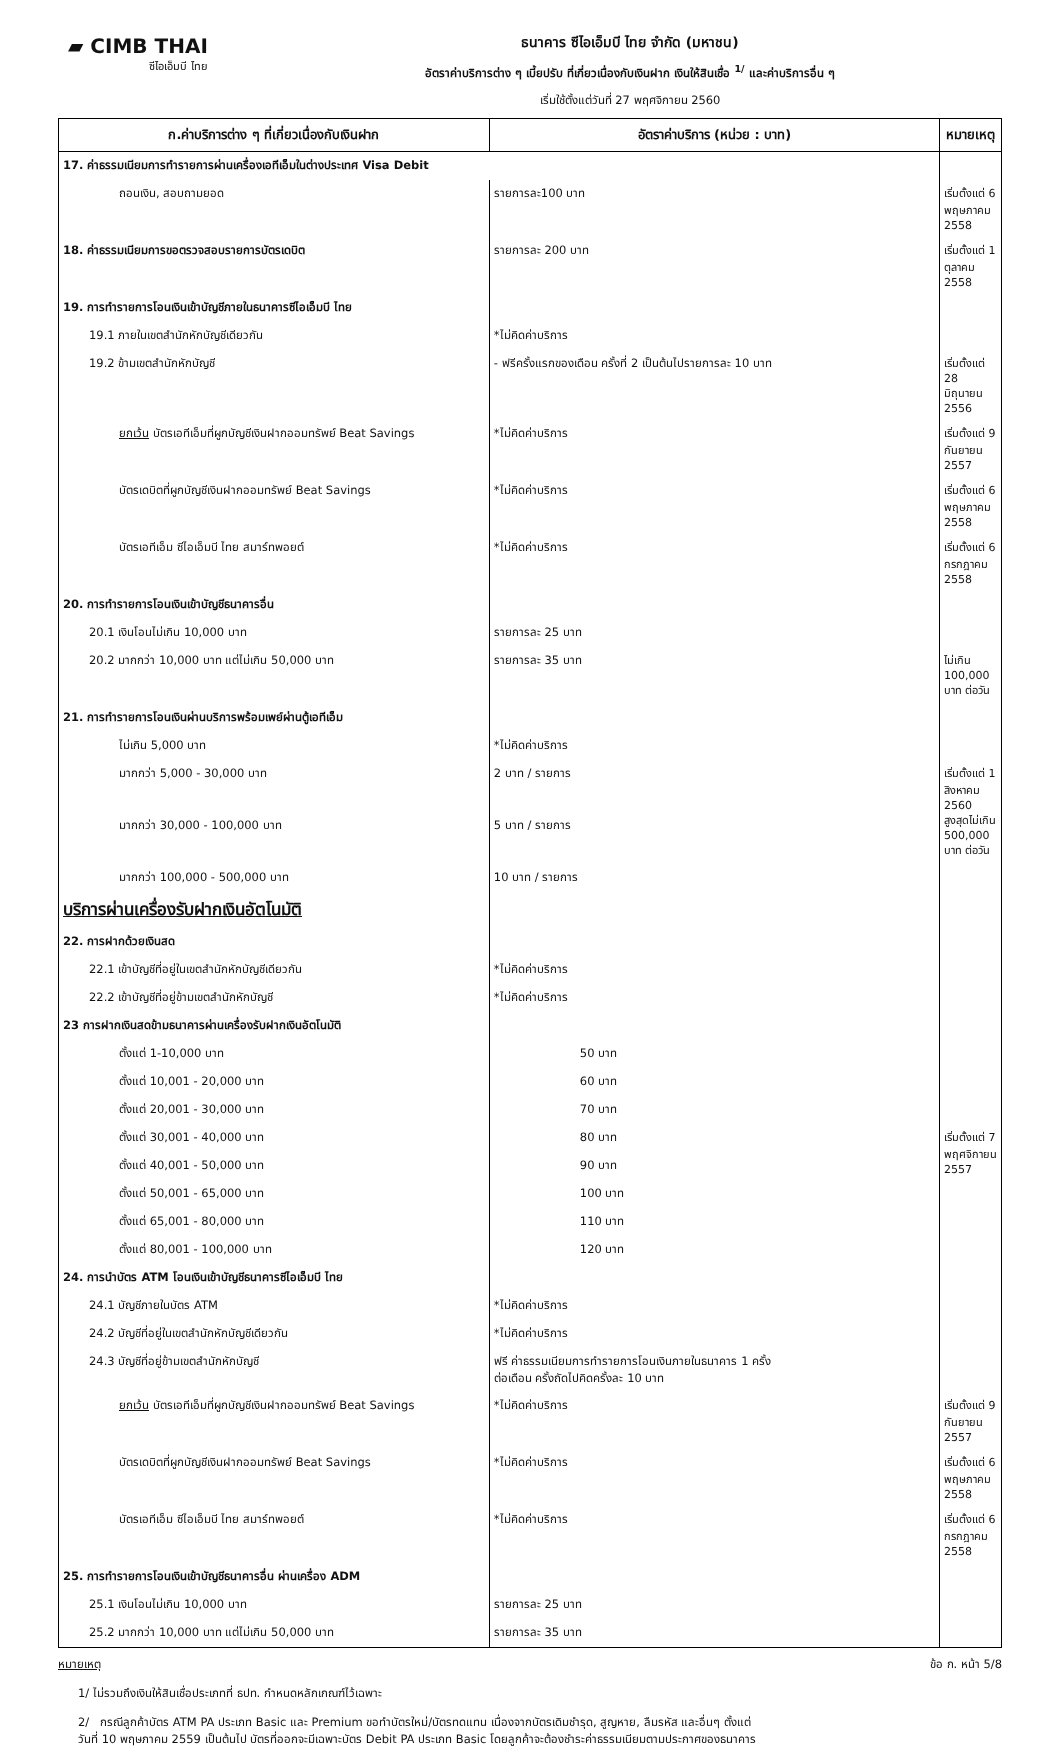▰ CIMB THAI
ซีไอเอ็มบี ไทย
ธนาคาร ซีไอเอ็มบี ไทย จำกัด (มหาชน)
อัตราค่าบริการต่าง ๆ เบี้ยปรับ ที่เกี่ยวเนื่องกับเงินฝาก เงินให้สินเชื่อ <sup>1/</sup> และค่าบริการอื่น ๆ
เริ่มใช้ตั้งแต่วันที่ 27 พฤศจิกายน 2560
| ก.ค่าบริการต่าง ๆ ที่เกี่ยวเนื่องกับเงินฝาก | อัตราค่าบริการ (หน่วย : บาท) | หมายเหตุ |
| --- | --- | --- |
| 17. ค่าธรรมเนียมการทำรายการผ่านเครื่องเอทีเอ็มในต่างประเทศ Visa Debit | | |
| ถอนเงิน, สอบถามยอด | รายการละ100 บาท | เริ่มตั้งแต่ 6 พฤษภาคม 2558 |
| 18. ค่าธรรมเนียมการขอตรวจสอบรายการบัตรเดบิต | รายการละ 200 บาท | เริ่มตั้งแต่ 1 ตุลาคม 2558 |
| 19. การทำรายการโอนเงินเข้าบัญชีภายในธนาคารซีไอเอ็มบี ไทย | | |
| 19.1 ภายในเขตสำนักหักบัญชีเดียวกัน | *ไม่คิดค่าบริการ | |
| 19.2 ข้ามเขตสำนักหักบัญชี | - ฟรีครั้งแรกของเดือน ครั้งที่ 2 เป็นต้นไปรายการละ 10 บาท | เริ่มตั้งแต่ 28 มิถุนายน 2556 |
| ยกเว้น บัตรเอทีเอ็มที่ผูกบัญชีเงินฝากออมทรัพย์ Beat Savings | *ไม่คิดค่าบริการ | เริ่มตั้งแต่ 9 กันยายน 2557 |
| บัตรเดบิตที่ผูกบัญชีเงินฝากออมทรัพย์ Beat Savings | *ไม่คิดค่าบริการ | เริ่มตั้งแต่ 6 พฤษภาคม 2558 |
| บัตรเอทีเอ็ม ซีไอเอ็มบี ไทย สมาร์ทพอยต์ | *ไม่คิดค่าบริการ | เริ่มตั้งแต่ 6 กรกฎาคม 2558 |
| 20. การทำรายการโอนเงินเข้าบัญชีธนาคารอื่น | | |
| 20.1 เงินโอนไม่เกิน 10,000 บาท | รายการละ 25 บาท | |
| 20.2 มากกว่า 10,000 บาท แต่ไม่เกิน 50,000 บาท | รายการละ 35 บาท | ไม่เกิน 100,000 บาท ต่อวัน |
| 21. การทำรายการโอนเงินผ่านบริการพร้อมเพย์ผ่านตู้เอทีเอ็ม | | |
| ไม่เกิน 5,000 บาท | *ไม่คิดค่าบริการ | |
| มากกว่า 5,000 - 30,000 บาท | 2 บาท / รายการ | เริ่มตั้งแต่ 1 สิงหาคม 2560 สูงสุดไม่เกิน 500,000 บาท ต่อวัน |
| มากกว่า 30,000 - 100,000 บาท | 5 บาท / รายการ | |
| มากกว่า 100,000 - 500,000 บาท | 10 บาท / รายการ | |
| บริการผ่านเครื่องรับฝากเงินอัตโนมัติ | | |
| 22. การฝากด้วยเงินสด | | |
| 22.1 เข้าบัญชีที่อยู่ในเขตสำนักหักบัญชีเดียวกัน | *ไม่คิดค่าบริการ | |
| 22.2 เข้าบัญชีที่อยู่ข้ามเขตสำนักหักบัญชี | *ไม่คิดค่าบริการ | |
| 23 การฝากเงินสดข้ามธนาคารผ่านเครื่องรับฝากเงินอัตโนมัติ | | |
| ตั้งแต่ 1-10,000 บาท | 50 บาท | เริ่มตั้งแต่ 7 พฤศจิกายน 2557 |
| ตั้งแต่ 10,001 - 20,000 บาท | 60 บาท | |
| ตั้งแต่ 20,001 - 30,000 บาท | 70 บาท | |
| ตั้งแต่ 30,001 - 40,000 บาท | 80 บาท | |
| ตั้งแต่ 40,001 - 50,000 บาท | 90 บาท | |
| ตั้งแต่ 50,001 - 65,000 บาท | 100 บาท | |
| ตั้งแต่ 65,001 - 80,000 บาท | 110 บาท | |
| ตั้งแต่ 80,001 - 100,000 บาท | 120 บาท | |
| 24. การนำบัตร ATM โอนเงินเข้าบัญชีธนาคารซีไอเอ็มบี ไทย | | |
| 24.1 บัญชีภายในบัตร ATM | *ไม่คิดค่าบริการ | |
| 24.2 บัญชีที่อยู่ในเขตสำนักหักบัญชีเดียวกัน | *ไม่คิดค่าบริการ | |
| 24.3 บัญชีที่อยู่ข้ามเขตสำนักหักบัญชี | ฟรี ค่าธรรมเนียมการทำรายการโอนเงินภายในธนาคาร 1 ครั้ง ต่อเดือน ครั้งถัดไปคิดครั้งละ 10 บาท | |
| ยกเว้น บัตรเอทีเอ็มที่ผูกบัญชีเงินฝากออมทรัพย์ Beat Savings | *ไม่คิดค่าบริการ | เริ่มตั้งแต่ 9 กันยายน 2557 |
| บัตรเดบิตที่ผูกบัญชีเงินฝากออมทรัพย์ Beat Savings | *ไม่คิดค่าบริการ | เริ่มตั้งแต่ 6 พฤษภาคม 2558 |
| บัตรเอทีเอ็ม ซีไอเอ็มบี ไทย สมาร์ทพอยต์ | *ไม่คิดค่าบริการ | เริ่มตั้งแต่ 6 กรกฎาคม 2558 |
| 25. การทำรายการโอนเงินเข้าบัญชีธนาคารอื่น ผ่านเครื่อง ADM | | |
| 25.1 เงินโอนไม่เกิน 10,000 บาท | รายการละ 25 บาท | |
| 25.2 มากกว่า 10,000 บาท แต่ไม่เกิน 50,000 บาท | รายการละ 35 บาท | |
หมายเหตุ ข้อ ก. หน้า 5/8
1/ ไม่รวมถึงเงินให้สินเชื่อประเภทที่ ธปท. กำหนดหลักเกณฑ์ไว้เฉพาะ
2/ กรณีลูกค้าบัตร ATM PA ประเภท Basic และ Premium ขอทำบัตรใหม่/บัตรทดแทน เนื่องจากบัตรเดิมชำรุด, สูญหาย, ลืมรหัส และอื่นๆ ตั้งแต่
วันที่ 10 พฤษภาคม 2559 เป็นต้นไป บัตรที่ออกจะมีเฉพาะบัตร Debit PA ประเภท Basic โดยลูกค้าจะต้องชำระค่าธรรมเนียมตามประกาศของธนาคาร